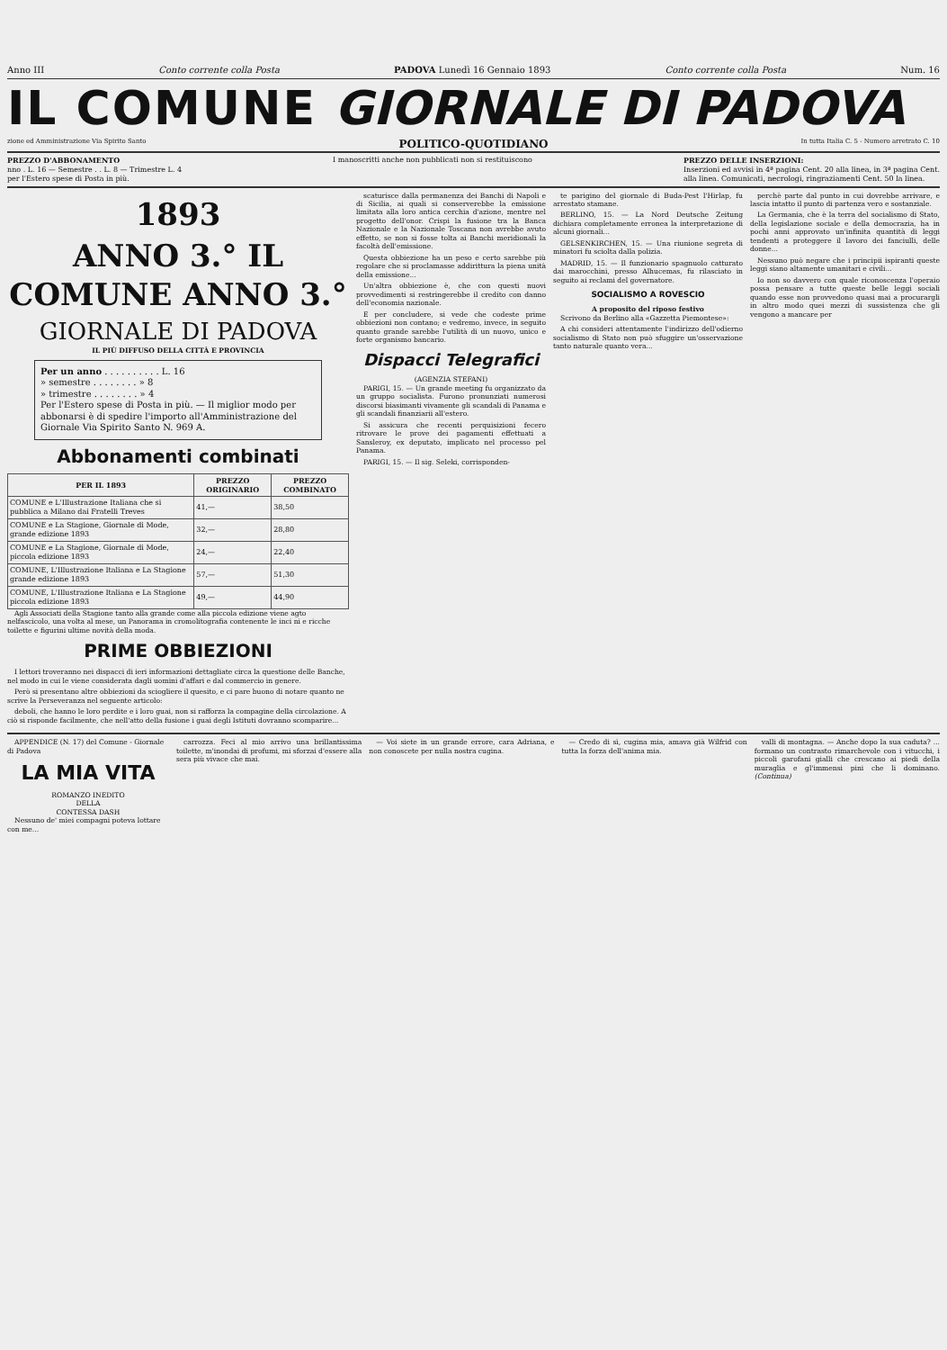Anno III Conto corrente colla Posta PADOVA Lunedì 16 Gennaio 1893 Conto corrente colla Posta Num. 16
IL COMUNE GIORNALE DI PADOVA
zione ed Amministrazione Via Spirito Santo POLITICO-QUOTIDIANO In tutta Italia C. 5 - Numero arretrato C. 10
PREZZO D'ABBONAMENTO
nno . L. 16 — Semestre . . L. 8 — Trimestre L. 4
per l'Estero spese di Posta in più. I manoscritti anche non pubblicati non si restituiscono PREZZO DELLE INSERZIONI:
Inserzioni ed avvisi in 4ª pagina Cent. 20 alla linea, in 3ª pagina Cent.
alla linea. Comunicati, necrologi, ringraziamenti Cent. 50 la linea.
1893
ANNO 3.° IL COMUNE ANNO 3.°
GIORNALE DI PADOVA
IL PIÙ DIFFUSO DELLA CITTÀ E PROVINCIA
Per un anno . . . . . . . . . . L. 16
» semestre . . . . . . . . » 8
» trimestre . . . . . . . . » 4
Per l'Estero spese di Posta in più. — Il miglior modo per abbonarsi è di spedire l'importo all'Amministrazione del Giornale Via Spirito Santo N. 969 A.
Abbonamenti combinati
| PER IL 1893 | PREZZO ORIGINARIO | PREZZO COMBINATO |
| --- | --- | --- |
| COMUNE e L'Illustrazione Italiana che si pubblica a Milano dai Fratelli Treves | 41,— | 38,50 |
| COMUNE e La Stagione, Giornale di Mode, grande edizione 1893 | 32,— | 28,80 |
| COMUNE e La Stagione, Giornale di Mode, piccola edizione 1893 | 24,— | 22,40 |
| COMUNE, L'Illustrazione Italiana e La Stagione grande edizione 1893 | 57,— | 51,30 |
| COMUNE, L'Illustrazione Italiana e La Stagione piccola edizione 1893 | 49,— | 44,90 |
Agli Associati della Stagione tanto alla grande come alla piccola edizione viene agto nelfascicolo, una volta al mese, un Panorama in cromolitografia contenente le inci ni e ricche toilette e figurini ultime novità della moda.
PRIME OBBIEZIONI
I lettori troveranno nei dispacci di ieri informazioni dettagliate circa la questione delle Banche, nel modo in cui le viene considerata dagli uomini d'affari e dal commercio in genere.
Però si presentano altre obbiezioni da sciogliere il quesito, e ci pare buono di notare quanto ne scrive la Perseveranza nel seguente articolo:
deboli, che hanno le loro perdite e i loro guai, non si rafforza la compagine della circolazione. A ciò si risponde facilmente, che nell'atto della fusione i guai degli Istituti dovranno scomparire...
scaturisce dalla permanenza dei Banchi di Napoli e di Sicilia, ai quali si conserverebbe la emissione limitata alla loro antica cerchia d'azione, mentre nel progetto dell'onor. Crispi la fusione tra la Banca Nazionale e la Nazionale Toscana non avrebbe avuto effetto, se non si fosse tolta ai Banchi meridionali la facoltà dell'emissione.
Questa obbiezione ha un peso e certo sarebbe più regolare che si proclamasse addirittura la piena unità della emissione...
Un'altra obbiezione è, che con questi nuovi provvedimenti si restringerebbe il credito con danno dell'economia nazionale.
E per concludere, si vede che codeste prime obbiezioni non contano; e vedremo, invece, in seguito quanto grande sarebbe l'utilità di un nuovo, unico e forte organismo bancario.
Dispacci Telegrafici
(AGENZIA STEFANI)
PARIGI, 15. — Un grande meeting fu organizzato da un gruppo socialista. Furono pronunziati numerosi discorsi biasimanti vivamente gli scandali di Panama e gli scandali finanziarii all'estero.
Si assicura che recenti perquisizioni fecero ritrovare le prove dei pagamenti effettuati a Sansleroy, ex deputato, implicato nel processo pel Panama.
PARIGI, 15. — Il sig. Seleki, corrisponden-
te parigino del giornale di Buda-Pest l'Hirlap, fu arrestato stamane.
BERLINO, 15. — La Nord Deutsche Zeitung dichiara completamente erronea la interpretazione di alcuni giornali...
GELSENKIRCHEN, 15. — Una riunione segreta di minatori fu sciolta dalla polizia.
MADRID, 15. — Il funzionario spagnuolo catturato dai marocchini, presso Alhucemas, fu rilasciato in seguito ai reclami del governatore.
SOCIALISMO A ROVESCIO
A proposito del riposo festivo
Scrivono da Berlino alla «Gazzetta Piemontese»:
A chi consideri attentamente l'indirizzo dell'odierno socialismo di Stato non può sfuggire un'osservazione tanto naturale quanto vera...
perchè parte dal punto in cui dovrebbe arrivare, e lascia intatto il punto di partenza vero e sostanziale.
La Germania, che è la terra del socialismo di Stato, della legislazione sociale e della democrazia, ha in pochi anni approvato un'infinita quantità di leggi tendenti a proteggere il lavoro dei fanciulli, delle donne...
Nessuno può negare che i principii ispiranti queste leggi siano altamente umanitari e civili...
Io non so davvero con quale riconoscenza l'operaio possa pensare a tutte queste belle leggi sociali quando esse non provvedono quasi mai a procurargli in altro modo quei mezzi di sussistenza che gli vengono a mancare per
APPENDICE (N. 17) del Comune - Giornale di Padova
LA MIA VITA
ROMANZO INEDITO
DELLA
CONTESSA DASH
Nessuno de' miei compagni poteva lottare con me...
carrozza. Feci al mio arrivo una brillantissima toilette, m'inondai di profumi, mi sforzai d'essere alla sera più vivace che mai.
— Voi siete in un grande errore, cara Adriana, e non conoscete per nulla nostra cugina.
— Credo di sì, cugina mia, amava già Wilfrid con tutta la forza dell'anima mia.
valli di montagna. — Anche dopo la sua caduta? ... formano un contrasto rimarchevole con i vitucchi, i piccoli garofani gialli che crescano ai piedi della muraglia e gl'immensi pini che li dominano. (Continua)